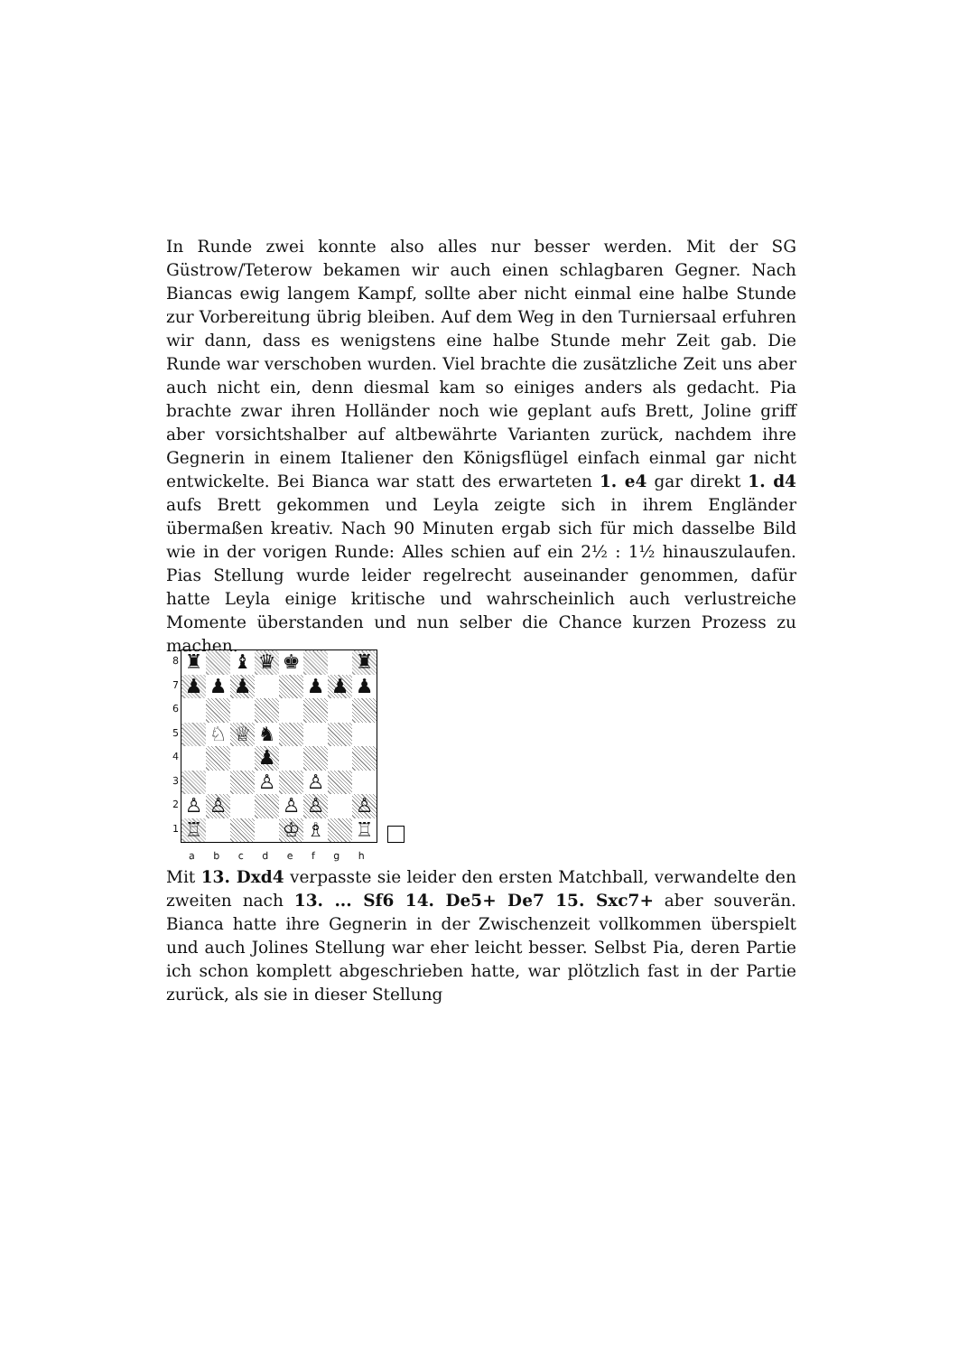In Runde zwei konnte also alles nur besser werden. Mit der SG Güstrow/Teterow bekamen wir auch einen schlagbaren Gegner. Nach Biancas ewig langem Kampf, sollte aber nicht einmal eine halbe Stunde zur Vorbereitung übrig bleiben. Auf dem Weg in den Turniersaal erfuhren wir dann, dass es wenigstens eine halbe Stunde mehr Zeit gab. Die Runde war verschoben wurden. Viel brachte die zusätzliche Zeit uns aber auch nicht ein, denn diesmal kam so einiges anders als gedacht. Pia brachte zwar ihren Holländer noch wie geplant aufs Brett, Joline griff aber vorsichtshalber auf altbewährte Varianten zurück, nachdem ihre Gegnerin in einem Italiener den Königsflügel einfach einmal gar nicht entwickelte. Bei Bianca war statt des erwarteten 1. e4 gar direkt 1. d4 aufs Brett gekommen und Leyla zeigte sich in ihrem Engländer übermaßen kreativ. Nach 90 Minuten ergab sich für mich dasselbe Bild wie in der vorigen Runde: Alles schien auf ein 2½ : 1½ hinauszulaufen. Pias Stellung wurde leider regelrecht auseinander genommen, dafür hatte Leyla einige kritische und wahrscheinlich auch verlustreiche Momente überstanden und nun selber die Chance kurzen Prozess zu machen.
| 8 7 6 5 4 3 2 1 | / ♜ / / ♝ / ♛ / ♚ / / / ♜ / / ♟ / ♟ / ♟ / / / ♟ / ♟ / ♟ / / / ♘ / ♕ / ♞ / / / / / / / / / ♟ / / / / / / / / / ♙ / / ♙ / / / / ♙ / ♙ / / / ♙ / ♙ / / ♙ / / ♖ / / / / ♔ / ♗ / / ♖ / | |
| | a b c d e f g h | |
Mit 13. Dxd4 verpasste sie leider den ersten Matchball, verwandelte den zweiten nach 13. ... Sf6 14. De5+ De7 15. Sxc7+ aber souverän. Bianca hatte ihre Gegnerin in der Zwischenzeit vollkommen überspielt und auch Jolines Stellung war eher leicht besser. Selbst Pia, deren Partie ich schon komplett abgeschrieben hatte, war plötzlich fast in der Partie zurück, als sie in dieser Stellung